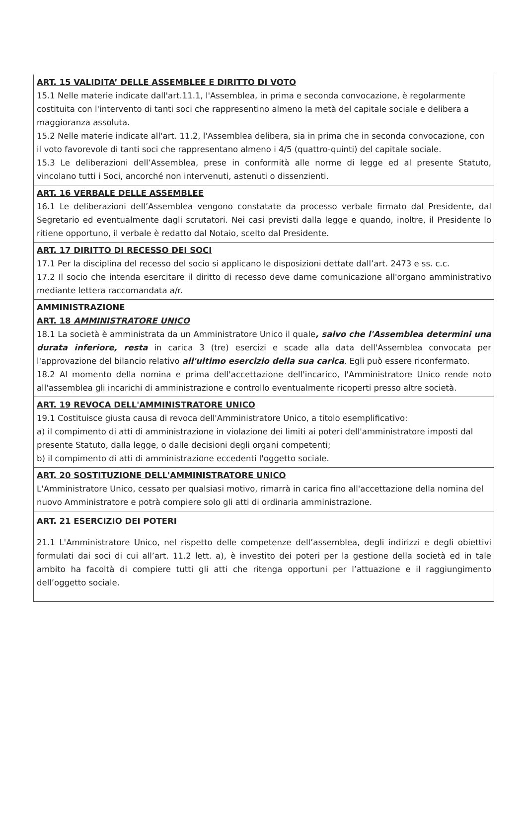ART. 15 VALIDITA’ DELLE ASSEMBLEE E DIRITTO DI VOTO
15.1 Nelle materie indicate dall'art.11.1, l'Assemblea, in prima e seconda convocazione, è regolarmente costituita con l'intervento di tanti soci che rappresentino almeno la metà del capitale sociale e delibera a maggioranza assoluta.
15.2 Nelle materie indicate all'art. 11.2, l'Assemblea delibera, sia in prima che in seconda convocazione, con il voto favorevole di tanti soci che rappresentano almeno i 4/5 (quattro-quinti) del capitale sociale.
15.3 Le deliberazioni dell’Assemblea, prese in conformità alle norme di legge ed al presente Statuto, vincolano tutti i Soci, ancorché non intervenuti, astenuti o dissenzienti.
ART. 16 VERBALE DELLE ASSEMBLEE
16.1 Le deliberazioni dell’Assemblea vengono constatate da processo verbale firmato dal Presidente, dal Segretario ed eventualmente dagli scrutatori. Nei casi previsti dalla legge e quando, inoltre, il Presidente lo ritiene opportuno, il verbale è redatto dal Notaio, scelto dal Presidente.
ART. 17 DIRITTO DI RECESSO DEI SOCI
17.1 Per la disciplina del recesso del socio si applicano le disposizioni dettate dall’art. 2473 e ss. c.c.
17.2 Il socio che intenda esercitare il diritto di recesso deve darne comunicazione all'organo amministrativo mediante lettera raccomandata a/r.
AMMINISTRAZIONE
ART. 18 AMMINISTRATORE UNICO
18.1 La società è amministrata da un Amministratore Unico il quale, salvo che l'Assemblea determini una durata inferiore, resta in carica 3 (tre) esercizi e scade alla data dell'Assemblea convocata per l'approvazione del bilancio relativo all'ultimo esercizio della sua carica. Egli può essere riconfermato.
18.2 Al momento della nomina e prima dell'accettazione dell'incarico, l'Amministratore Unico rende noto all'assemblea gli incarichi di amministrazione e controllo eventualmente ricoperti presso altre società.
ART. 19 REVOCA DELL'AMMINISTRATORE UNICO
19.1 Costituisce giusta causa di revoca dell'Amministratore Unico, a titolo esemplificativo:
a) il compimento di atti di amministrazione in violazione dei limiti ai poteri dell'amministratore imposti dal presente Statuto, dalla legge, o dalle decisioni degli organi competenti;
b) il compimento di atti di amministrazione eccedenti l'oggetto sociale.
ART. 20 SOSTITUZIONE DELL'AMMINISTRATORE UNICO
L'Amministratore Unico, cessato per qualsiasi motivo, rimarrà in carica fino all'accettazione della nomina del nuovo Amministratore e potrà compiere solo gli atti di ordinaria amministrazione.
ART. 21 ESERCIZIO DEI POTERI
21.1 L'Amministratore Unico, nel rispetto delle competenze dell’assemblea, degli indirizzi e degli obiettivi formulati dai soci di cui all’art. 11.2 lett. a), è investito dei poteri per la gestione della società ed in tale ambito ha facoltà di compiere tutti gli atti che ritenga opportuni per l’attuazione e il raggiungimento dell’oggetto sociale.